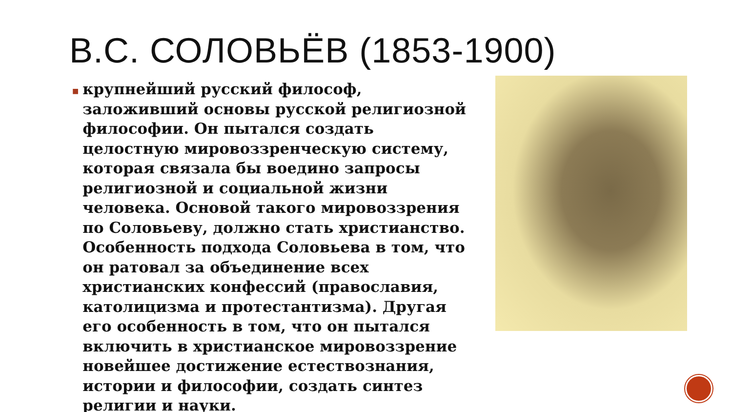В.С. СОЛОВЬЁВ (1853-1900)
■
крупнейший русский философ, заложивший основы русской религиозной философии. Он пытался создать целостную мировоззренческую систему, которая связала бы воедино запросы религиозной и социальной жизни человека. Основой такого мировоззрения по Соловьеву, должно стать христианство. Особенность подхода Соловьева в том, что он ратовал за объединение всех христианских конфессий (православия, католицизма и протестантизма). Другая его особенность в том, что он пытался включить в христианское мировоззрение новейшее достижение естествознания, истории и философии, создать синтез религии и науки.